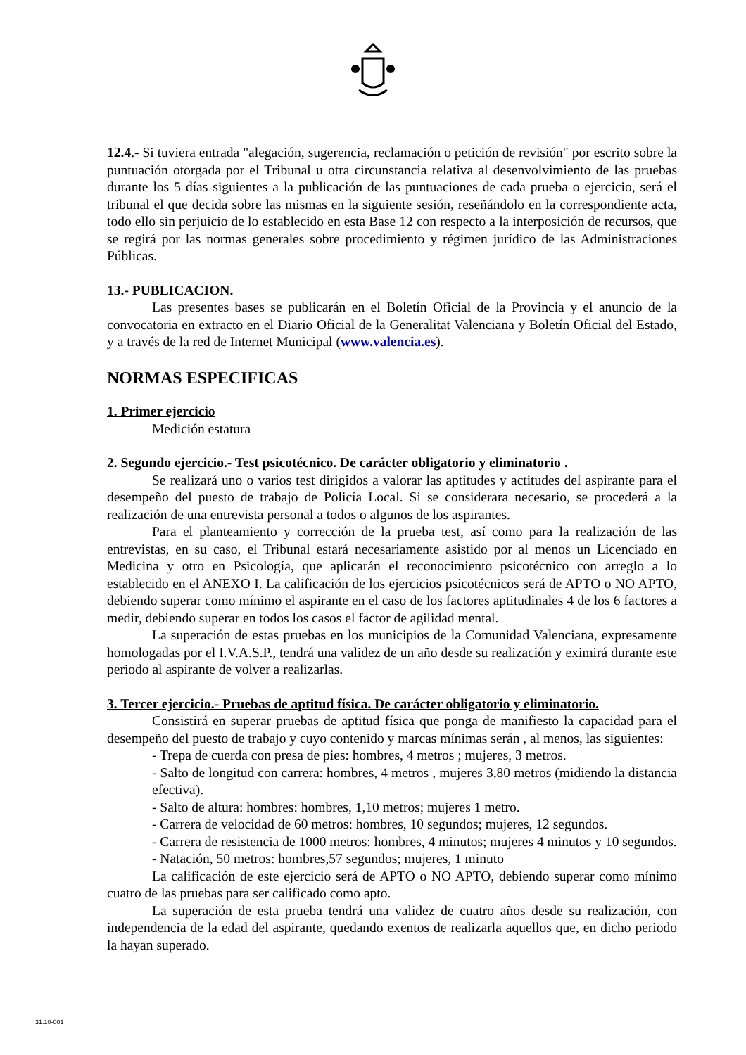12.4.- Si tuviera entrada "alegación, sugerencia, reclamación o petición de revisión" por escrito sobre la puntuación otorgada por el Tribunal u otra circunstancia relativa al desenvolvimiento de las pruebas durante los 5 días siguientes a la publicación de las puntuaciones de cada prueba o ejercicio, será el tribunal el que decida sobre las mismas en la siguiente sesión, reseñándolo en la correspondiente acta, todo ello sin perjuicio de lo establecido en esta Base 12 con respecto a la interposición de recursos, que se regirá por las normas generales sobre procedimiento y régimen jurídico de las Administraciones Públicas.
13.- PUBLICACION.
Las presentes bases se publicarán en el Boletín Oficial de la Provincia y el anuncio de la convocatoria en extracto en el Diario Oficial de la Generalitat Valenciana y Boletín Oficial del Estado, y a través de la red de Internet Municipal (www.valencia.es).
NORMAS ESPECIFICAS
1. Primer ejercicio
Medición estatura
2. Segundo ejercicio.- Test psicotécnico. De carácter obligatorio y eliminatorio .
Se realizará uno o varios test dirigidos a valorar las aptitudes y actitudes del aspirante para el desempeño del puesto de trabajo de Policía Local. Si se considerara necesario, se procederá a la realización de una entrevista personal a todos o algunos de los aspirantes.
Para el planteamiento y corrección de la prueba test, así como para la realización de las entrevistas, en su caso, el Tribunal estará necesariamente asistido por al menos un Licenciado en Medicina y otro en Psicología, que aplicarán el reconocimiento psicotécnico con arreglo a lo establecido en el ANEXO I. La calificación de los ejercicios psicotécnicos será de APTO o NO APTO, debiendo superar como mínimo el aspirante en el caso de los factores aptitudinales 4 de los 6 factores a medir, debiendo superar en todos los casos el factor de agilidad mental.
La superación de estas pruebas en los municipios de la Comunidad Valenciana, expresamente homologadas por el I.V.A.S.P., tendrá una validez de un año desde su realización y eximirá durante este periodo al aspirante de volver a realizarlas.
3. Tercer ejercicio.- Pruebas de aptitud física. De carácter obligatorio y eliminatorio.
Consistirá en superar pruebas de aptitud física que ponga de manifiesto la capacidad para el desempeño del puesto de trabajo y cuyo contenido y marcas mínimas serán , al menos, las siguientes:
- Trepa de cuerda con presa de pies: hombres, 4 metros ; mujeres, 3 metros.
- Salto de longitud con carrera: hombres, 4 metros , mujeres 3,80 metros (midiendo la distancia efectiva).
- Salto de altura: hombres: hombres, 1,10 metros; mujeres 1 metro.
- Carrera de velocidad de 60 metros: hombres, 10 segundos; mujeres, 12 segundos.
- Carrera de resistencia de 1000 metros: hombres, 4 minutos; mujeres 4 minutos y 10 segundos.
- Natación, 50 metros: hombres,57 segundos; mujeres, 1 minuto
La calificación de este ejercicio será de APTO o NO APTO, debiendo superar como mínimo cuatro de las pruebas para ser calificado como apto.
La superación de esta prueba tendrá una validez de cuatro años desde su realización, con independencia de la edad del aspirante, quedando exentos de realizarla aquellos que, en dicho periodo la hayan superado.
31.10-001